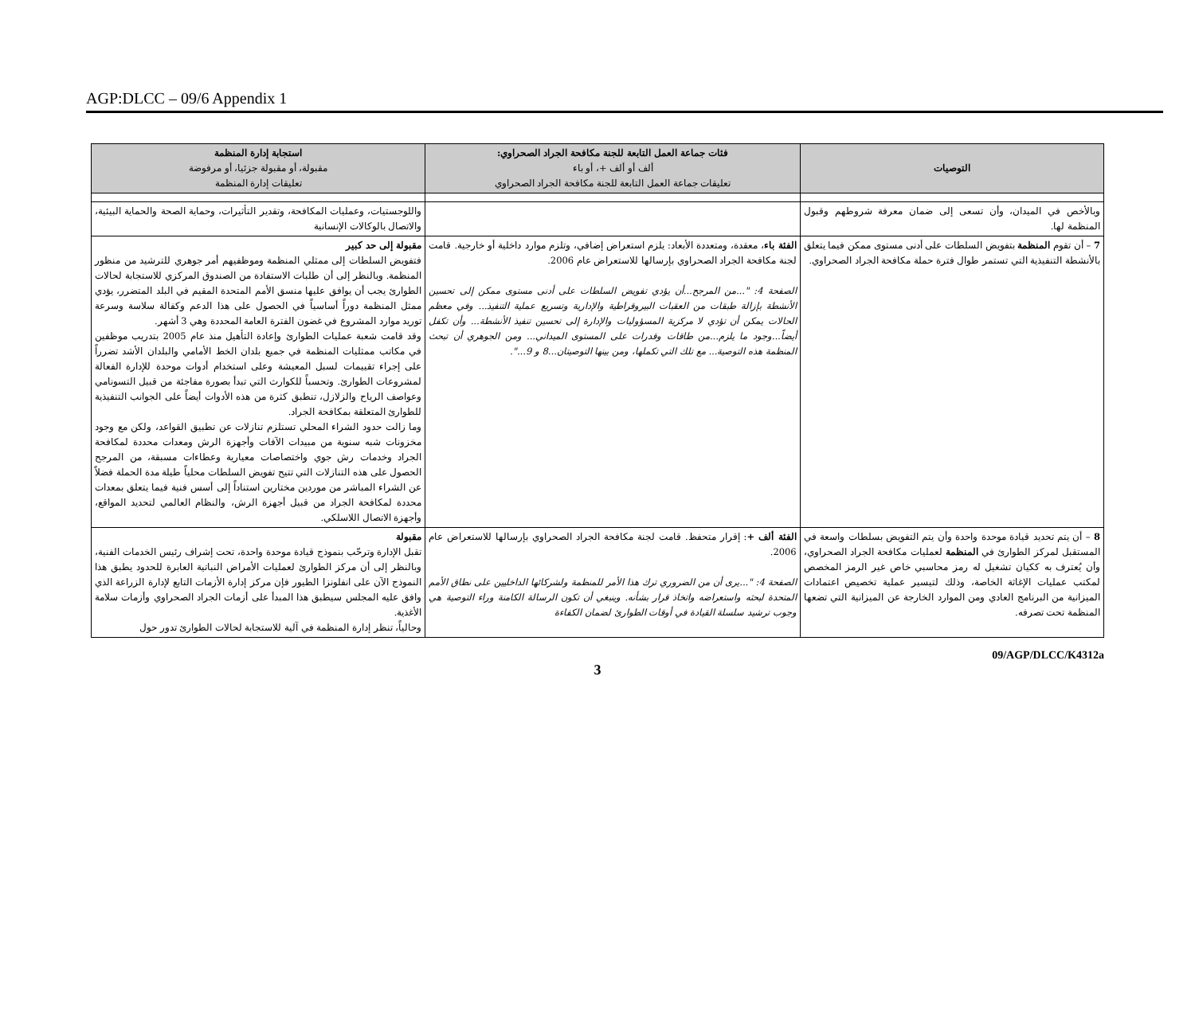AGP:DLCC – 09/6 Appendix 1
| التوصيات | فئات جماعة العمل التابعة للجنة مكافحة الجراد الصحراوي: ألف أو ألف +، أو باء تعليقات جماعة العمل التابعة للجنة مكافحة الجراد الصحراوي | استجابة إدارة المنظمة مقبولة، أو مقبولة جزئيا، أو مرفوضة تعليقات إدارة المنظمة |
| --- | --- | --- |
| وبالأخص في الميدان، وأن تسعى إلى ضمان معرفة شروطهم وقبول المنظمة لها. | | واللوجستيات، وعمليات المكافحة، وتقدير التأثيرات، وحماية الصحة والحماية البيئية، والاتصال بالوكالات الإنسانية |
| 7 – أن تقوم المنظمة بتفويض السلطات على أدنى مستوى ممكن فيما يتعلق بالأنشطة التنفيذية التي تستمر طوال فترة حملة مكافحة الجراد الصحراوي. | الفئة باء ، معقدة، ومتعددة الأبعاد: يلزم استعراض إضافي، وتلزم موارد داخلية أو خارجية. قامت لجنة مكافحة الجراد الصحراوي بإرسالها للاستعراض عام 2006. الصفحة 4: "...من المرجح...أن يؤدي تفويض السلطات على أدنى مستوى ممكن إلى تحسين الأنشطة بإزالة طبقات من العقبات البيروقراطية والإدارية وتسريع عملية التنفيذ... وفي معظم الحالات يمكن أن تؤدي لا مركزية المسؤوليات والإدارة إلى تحسين تنفيذ الأنشطة... وأن تكفل أيضاً...وجود ما يلزم...من طاقات وقدرات على المستوى الميداني... ومن الجوهري أن تبحث المنظمة هذه التوصية... مع تلك التي تكملها، ومن بينها التوصيتان...8 و 9...". | مقبولة إلى حد كبير فتفويض السلطات إلى ممثلي المنظمة وموظفيهم أمر جوهري للترشيد من منظور المنظمة. وبالنظر إلى أن طلبات الاستفادة من الصندوق المركزي للاستجابة لحالات الطوارئ يجب أن يوافق عليها منسق الأمم المتحدة المقيم في البلد المتضرر، يؤدي ممثل المنظمة دوراً أساسياً في الحصول على هذا الدعم وكفالة سلاسة وسرعة توريد موارد المشروع في غضون الفترة العامة المحددة وهي 3 أشهر. وقد قامت شعبة عمليات الطوارئ وإعادة التأهيل منذ عام 2005 بتدريب موظفين في مكاتب ممثليات المنظمة في جميع بلدان الخط الأمامي والبلدان الأشد تضرراً على إجراء تقييمات لسبل المعيشة وعلى استخدام أدوات موحدة للإدارة الفعالة لمشروعات الطوارئ. وتحسباً للكوارث التي تبدأ بصورة مفاجئة من قبيل التسونامي وعواصف الرياح والزلازل، تنطبق كثرة من هذه الأدوات أيضاً على الجوانب التنفيذية للطوارئ المتعلقة بمكافحة الجراد. وما زالت حدود الشراء المحلي تستلزم تنازلات عن تطبيق القواعد، ولكن مع وجود مخزونات شبه سنوية من مبيدات الآفات وأجهزة الرش ومعدات محددة لمكافحة الجراد وخدمات رش جوي واختصاصات معيارية وعطاءات مسبقة، من المرجح الحصول على هذه التنازلات التي تتيح تفويض السلطات محلياً طيلة مدة الحملة فضلاً عن الشراء المباشر من موردين مختارين استناداً إلى أسس فنية فيما يتعلق بمعدات محددة لمكافحة الجراد من قبيل أجهزة الرش، والنظام العالمي لتحديد المواقع، وأجهزة الاتصال اللاسلكي. |
| 8 – أن يتم تحديد قيادة موحدة واحدة وأن يتم التفويض بسلطات واسعة في المستقبل لمركز الطوارئ في المنظمة لعمليات مكافحة الجراد الصحراوي، وأن يُعترف به ككيان تشغيل له رمز محاسبي خاص غير الرمز المخصص لمكتب عمليات الإغاثة الخاصة، وذلك لتيسير عملية تخصيص اعتمادات الميزانية من البرنامج العادي ومن الموارد الخارجة عن الميزانية التي تضعها المنظمة تحت تصرفه. | الفئة ألف + : إقرار متحفظ. قامت لجنة مكافحة الجراد الصحراوي بإرسالها للاستعراض عام 2006. الصفحة 4: "...يرى أن من الضروري ترك هذا الأمر للمنظمة ولشركائها الداخليين على نطاق الأمم المتحدة لبحثه واستعراضه واتخاذ قرار بشأنه. وينبغي أن تكون الرسالة الكامنة وراء التوصية هي وجوب ترشيد سلسلة القيادة في أوقات الطوارئ لضمان الكفاءة | مقبولة تقبل الإدارة وترحّب بنموذج قيادة موحدة واحدة، تحت إشراف رئيس الخدمات الفنية، وبالنظر إلى أن مركز الطوارئ لعمليات الأمراض النباتية العابرة للحدود يطبق هذا النموذج الآن على انفلونزا الطيور فإن مركز إدارة الأزمات التابع لإدارة الزراعة الذي وافق عليه المجلس سيطبق هذا المبدأ على أزمات الجراد الصحراوي وأزمات سلامة الأغذية. وحالياً، تنظر إدارة المنظمة في آلية للاستجابة لحالات الطوارئ تدور حول |
09/AGP/DLCC/K4312a
3